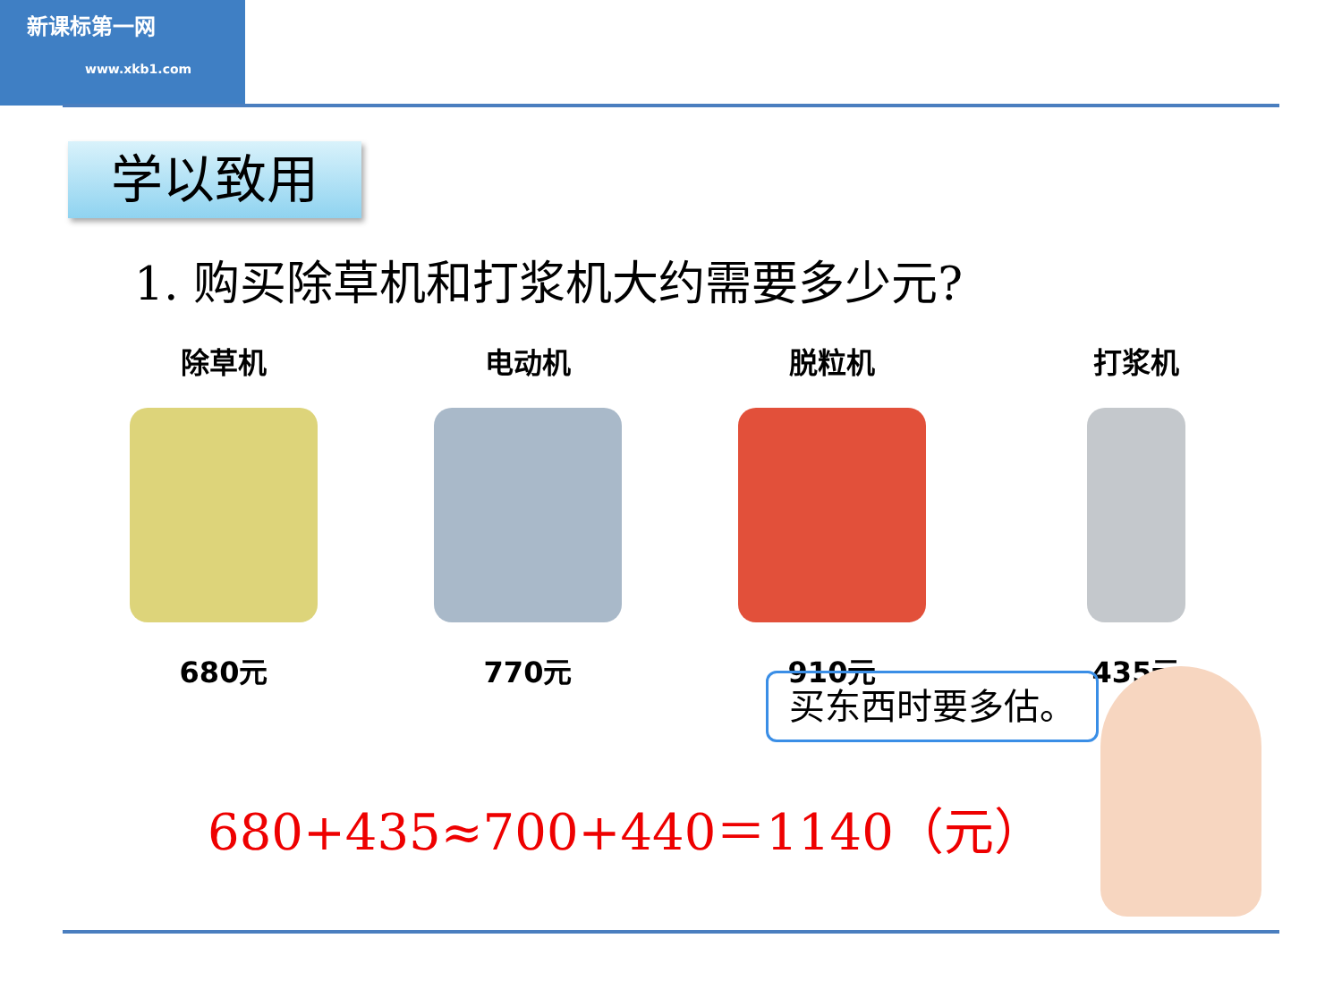新课标第一网
www.xkb1.com
学以致用
1. 购买除草机和打浆机大约需要多少元?
除草机
680元
电动机
770元
脱粒机
910元
打浆机
435元
买东西时要多估。
680+435≈700+440＝1140（元）